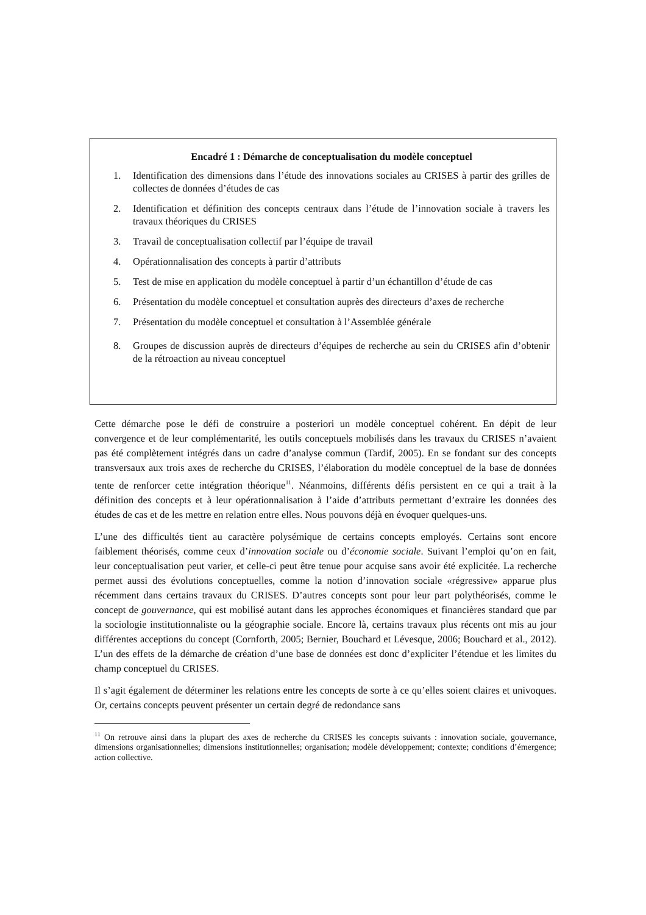Encadré 1 : Démarche de conceptualisation du modèle conceptuel
1. Identification des dimensions dans l’étude des innovations sociales au CRISES à partir des grilles de collectes de données d’études de cas
2. Identification et définition des concepts centraux dans l’étude de l’innovation sociale à travers les travaux théoriques du CRISES
3. Travail de conceptualisation collectif par l’équipe de travail
4. Opérationnalisation des concepts à partir d’attributs
5. Test de mise en application du modèle conceptuel à partir d’un échantillon d’étude de cas
6. Présentation du modèle conceptuel et consultation auprès des directeurs d’axes de recherche
7. Présentation du modèle conceptuel et consultation à l’Assemblée générale
8. Groupes de discussion auprès de directeurs d’équipes de recherche au sein du CRISES afin d’obtenir de la rétroaction au niveau conceptuel
Cette démarche pose le défi de construire a posteriori un modèle conceptuel cohérent. En dépit de leur convergence et de leur complémentarité, les outils conceptuels mobilisés dans les travaux du CRISES n’avaient pas été complètement intégrés dans un cadre d’analyse commun (Tardif, 2005). En se fondant sur des concepts transversaux aux trois axes de recherche du CRISES, l’élaboration du modèle conceptuel de la base de données tente de renforcer cette intégration théorique<sup>11</sup>. Néanmoins, différents défis persistent en ce qui a trait à la définition des concepts et à leur opérationnalisation à l’aide d’attributs permettant d’extraire les données des études de cas et de les mettre en relation entre elles. Nous pouvons déjà en évoquer quelques-uns.
L’une des difficultés tient au caractère polysémique de certains concepts employés. Certains sont encore faiblement théorisés, comme ceux d’innovation sociale ou d’économie sociale. Suivant l’emploi qu’on en fait, leur conceptualisation peut varier, et celle-ci peut être tenue pour acquise sans avoir été explicitée. La recherche permet aussi des évolutions conceptuelles, comme la notion d’innovation sociale «régressive» apparue plus récemment dans certains travaux du CRISES. D’autres concepts sont pour leur part polythéorisés, comme le concept de gouvernance, qui est mobilisé autant dans les approches économiques et financières standard que par la sociologie institutionnaliste ou la géographie sociale. Encore là, certains travaux plus récents ont mis au jour différentes acceptions du concept (Cornforth, 2005; Bernier, Bouchard et Lévesque, 2006; Bouchard et al., 2012). L’un des effets de la démarche de création d’une base de données est donc d’expliciter l’étendue et les limites du champ conceptuel du CRISES.
Il s’agit également de déterminer les relations entre les concepts de sorte à ce qu’elles soient claires et univoques. Or, certains concepts peuvent présenter un certain degré de redondance sans
<sup>11</sup> On retrouve ainsi dans la plupart des axes de recherche du CRISES les concepts suivants : innovation sociale, gouvernance, dimensions organisationnelles; dimensions institutionnelles; organisation; modèle développement; contexte; conditions d’émergence; action collective.